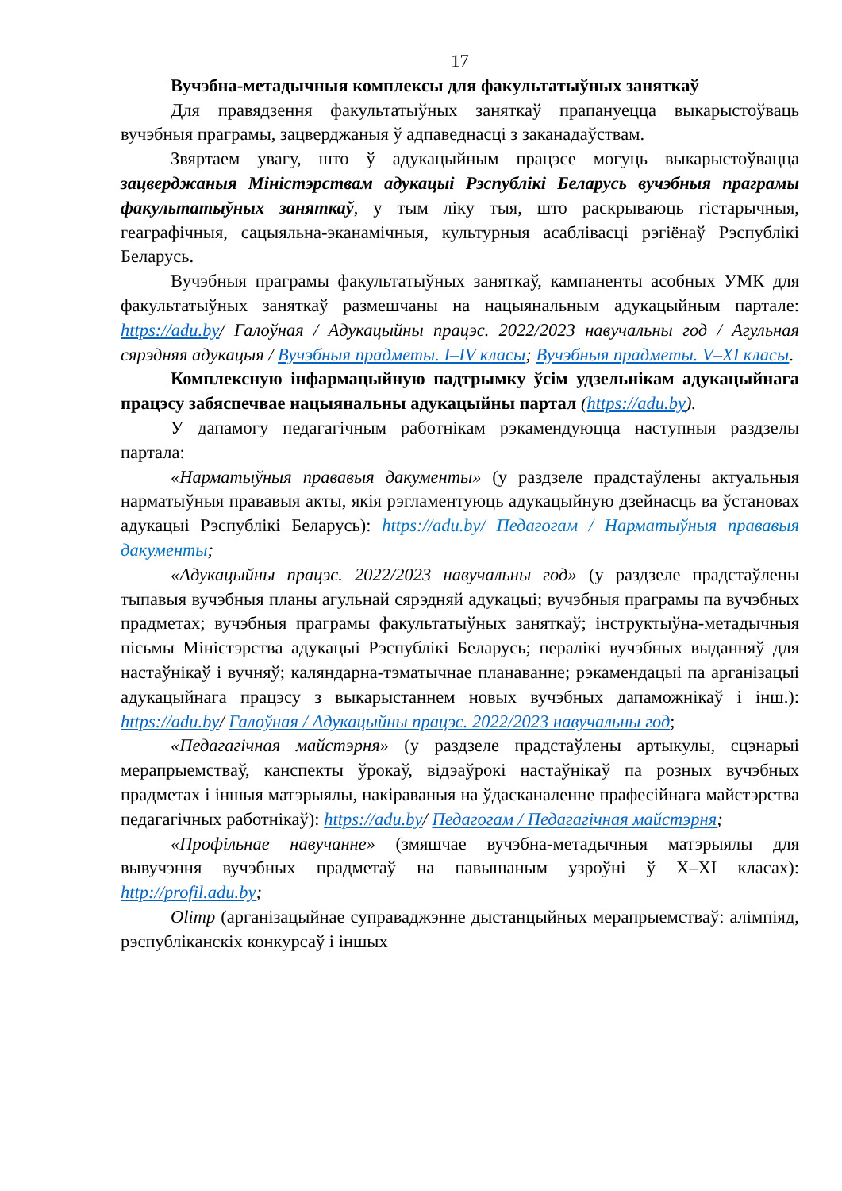17
Вучэбна-метадычныя комплексы для факультатыўных заняткаў
Для правядзення факультатыўных заняткаў прапануецца выкарыстоўваць вучэбныя праграмы, зацверджаныя ў адпаведнасці з заканадаўствам.
Звяртаем увагу, што ў адукацыйным працэсе могуць выкарыстоўвацца зацверджаныя Міністэрствам адукацыі Рэспублікі Беларусь вучэбныя праграмы факультатыўных заняткаў, у тым ліку тыя, што раскрываюць гістарычныя, геаграфічныя, сацыяльна-эканамічныя, культурныя асаблівасці рэгіёнаў Рэспублікі Беларусь.
Вучэбныя праграмы факультатыўных заняткаў, кампаненты асобных УМК для факультатыўных заняткаў размешчаны на нацыянальным адукацыйным партале: https://adu.by/ Галоўная / Адукацыйны працэс. 2022/2023 навучальны год / Агульная сярэдняя адукацыя / Вучэбныя прадметы. I–IV класы; Вучэбныя прадметы. V–XI класы.
Комплексную інфармацыйную падтрымку ўсім удзельнікам адукацыйнага працэсу забяспечвае нацыянальны адукацыйны партал (https://adu.by).
У дапамогу педагагічным работнікам рэкамендуюцца наступныя раздзелы партала:
«Нарматыўныя прававыя дакументы» (у раздзеле прадстаўлены актуальныя нарматыўныя прававыя акты, якія рэгламентуюць адукацыйную дзейнасць ва ўстановах адукацыі Рэспублікі Беларусь): https://adu.by/ Педагогам / Нарматыўныя прававыя дакументы;
«Адукацыйны працэс. 2022/2023 навучальны год» (у раздзеле прадстаўлены тыпавыя вучэбныя планы агульнай сярэдняй адукацыі; вучэбныя праграмы па вучэбных прадметах; вучэбныя праграмы факультатыўных заняткаў; інструктыўна-метадычныя пісьмы Міністэрства адукацыі Рэспублікі Беларусь; пералікі вучэбных выданняў для настаўнікаў і вучняў; каляндарна-тэматычнае планаванне; рэкамендацыі па арганізацыі адукацыйнага працэсу з выкарыстаннем новых вучэбных дапаможнікаў і інш.): https://adu.by/ Галоўная / Адукацыйны працэс. 2022/2023 навучальны год;
«Педагагічная майстэрня» (у раздзеле прадстаўлены артыкулы, сцэнарыі мерапрыемстваў, канспекты ўрокаў, відэаўрокі настаўнікаў па розных вучэбных прадметах і іншыя матэрыялы, накіраваныя на ўдасканаленне прафесійнага майстэрства педагагічных работнікаў): https://adu.by/ Педагогам / Педагагічная майстэрня;
«Профільнае навучанне» (змяшчае вучэбна-метадычныя матэрыялы для вывучэння вучэбных прадметаў на павышаным узроўні ў X–XI класах): http://profil.adu.by;
Olimp (арганізацыйнае суправаджэнне дыстанцыйных мерапрыемстваў: алімпіяд, рэспубліканскіх конкурсаў і іншых